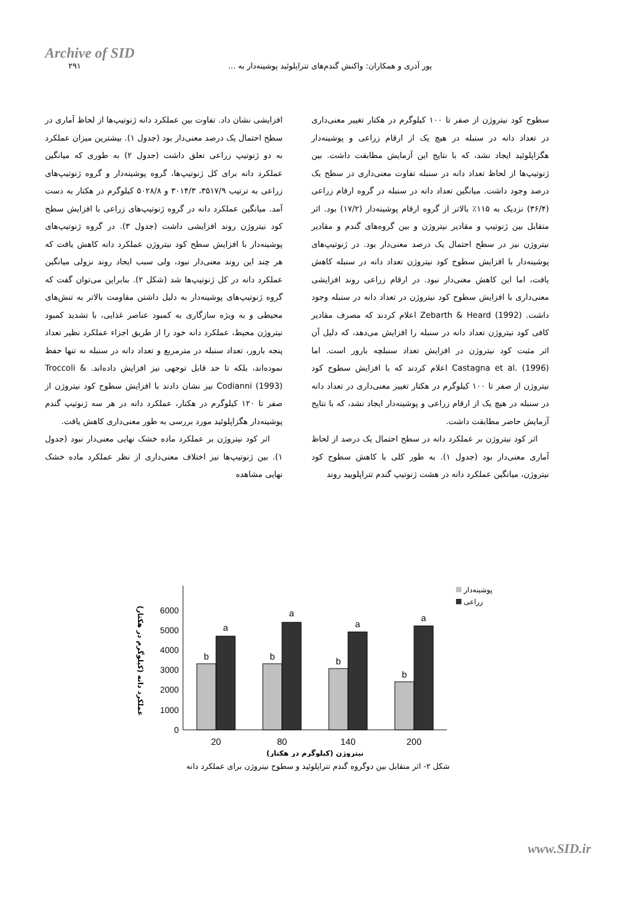Archive of SID
پور آذری و همکاران: واکنش گندم‌های تتراپلوئید پوشینه‌دار به ... ۲۹۱
سطوح کود نیتروژن از صفر تا ۱۰۰ کیلوگرم در هکتار تغییر معنی‌داری در تعداد دانه در سنبله در هیچ یک از ارقام زراعی و پوشینه‌دار هگزاپلوئید ایجاد نشد، که با نتایج این آزمایش مطابقت داشت. بین ژنوتیپ‌ها از لحاظ تعداد دانه در سنبله تفاوت معنی‌داری در سطح یک درصد وجود داشت. میانگین تعداد دانه در سنبله در گروه ارقام زراعی (۳۶/۴) نزدیک به ۱۱۵٪ بالاتر از گروه ارقام پوشینه‌دار (۱۷/۲) بود. اثر متقابل بین ژنوتیپ و مقادیر نیتروژن و بین گروه‌های گندم و مقادیر نیتروژن نیز در سطح احتمال یک درصد معنی‌دار بود. در ژنوتیپ‌های پوشینه‌دار با افزایش سطوح کود نیتروژن تعداد دانه در سنبله کاهش یافت، اما این کاهش معنی‌دار نبود. در ارقام زراعی روند افزایشی معنی‌داری با افزایش سطوح کود نیتروژن در تعداد دانه در سنبله وجود داشت. Zebarth & Heard (1992) اعلام کردند که مصرف مقادیر کافی کود نیتروژن تعداد دانه در سنبله را افزایش می‌دهد، که دلیل آن اثر مثبت کود نیتروژن در افزایش تعداد سنبلچه بارور است. اما Castagna et al. (1996) اعلام کردند که با افزایش سطوح کود نیتروژن از صفر تا ۱۰۰ کیلوگرم در هکتار تغییر معنی‌داری در تعداد دانه در سنبله در هیچ یک از ارقام زراعی و پوشینه‌دار ایجاد نشد، که با نتایج آزمایش حاضر مطابقت داشت.
اثر کود نیتروژن بر عملکرد دانه در سطح احتمال یک درصد از لحاظ آماری معنی‌دار بود (جدول ۱). به طور کلی با کاهش سطوح کود نیتروژن، میانگین عملکرد دانه در هشت ژنوتیپ گندم تتراپلویید روند
افزایشی نشان داد. تفاوت بین عملکرد دانه ژنوتیپ‌ها از لحاظ آماری در سطح احتمال یک درصد معنی‌دار بود (جدول ۱). بیشترین میزان عملکرد به دو ژنوتیپ زراعی تعلق داشت (جدول ۲) به طوری که میانگین عملکرد دانه برای کل ژنوتیپ‌ها، گروه پوشینه‌دار و گروه ژنوتیپ‌های زراعی به ترتیب ۳۵۱۷/۹، ۳۰۱۴/۳ و ۵۰۲۸/۸ کیلوگرم در هکتار به دست آمد. میانگین عملکرد دانه در گروه ژنوتیپ‌های زراعی با افزایش سطح کود نیتروژن روند افزایشی داشت (جدول ۳). در گروه ژنوتیپ‌های پوشینه‌دار با افزایش سطح کود نیتروژن عملکرد دانه کاهش یافت که هر چند این روند معنی‌دار نبود، ولی سبب ایجاد روند نزولی میانگین عملکرد دانه در کل ژنوتیپ‌ها شد (شکل ۲). بنابراین می‌توان گفت که گروه ژنوتیپ‌های پوشینه‌دار به دلیل داشتن مقاومت بالاتر به تنش‌های محیطی و به ویژه سازگاری به کمبود عناصر غذایی، با تشدید کمبود نیتروژن محیط، عملکرد دانه خود را از طریق اجزاء عملکرد نظیر تعداد پنجه بارور، تعداد سنبله در مترمربع و تعداد دانه در سنبله نه تنها حفظ نموده‌اند، بلکه تا حد قابل توجهی نیز افزایش داده‌اند. Troccoli & Codianni (1993) نیز نشان دادند با افزایش سطوح کود نیتروژن از صفر تا ۱۲۰ کیلوگرم در هکتار، عملکرد دانه در هر سه ژنوتیپ گندم پوشینه‌دار هگزاپلوئید مورد بررسی به طور معنی‌داری کاهش یافت.
اثر کود نیتروژن بر عملکرد ماده خشک نهایی معنی‌دار نبود (جدول ۱). بین ژنوتیپ‌ها نیز اختلاف معنی‌داری از نظر عملکرد ماده خشک نهایی مشاهده
عملکرد دانه (کیلوگرم در هکتار)
0
1000
2000
3000
4000
5000
6000
b
a
b
a
b
a
b
a
20
80
140
200
نیتروژن (کیلوگرم در هکتار)
پوشینه‌دار
زراعی
شکل ۲- اثر متقابل بین دوگروه گندم تتراپلوئید و سطوح نیتروژن برای عملکرد دانه
www.SID.ir